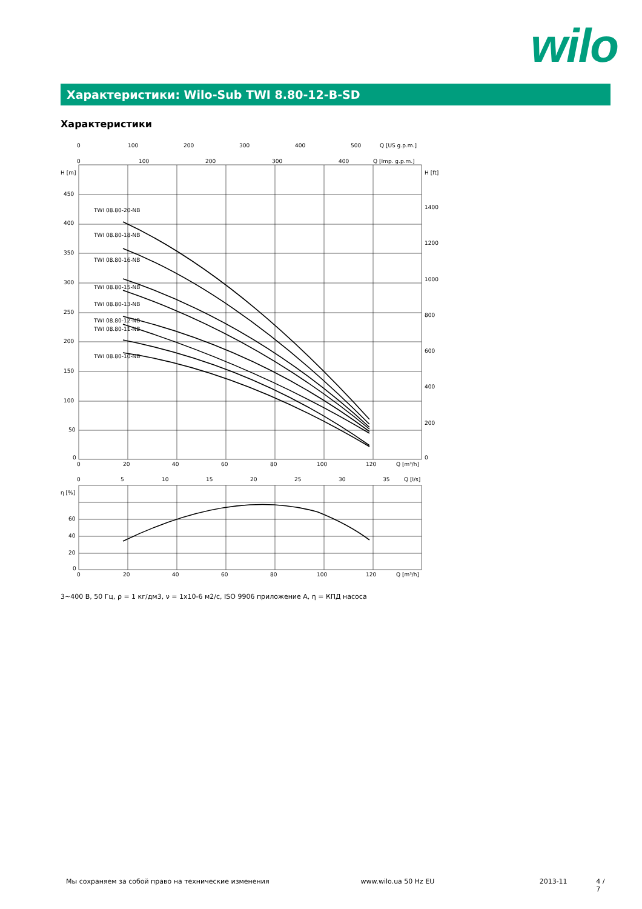wilo
Характеристики: Wilo-Sub TWI 8.80-12-B-SD
Характеристики
TWI 08.80-20-NB
TWI 08.80-18-NB
TWI 08.80-16-NB
TWI 08.80-15-NB
TWI 08.80-13-NB
TWI 08.80-12-NB
TWI 08.80-11-NB
TWI 08.80-10-NB
H [m]
450
400
350
300
250
200
150
100
50
0
H [ft]
1400
1200
1000
800
600
400
200
0
0
100
200
300
400
500
Q [US g.p.m.]
0
100
200
300
400
Q [Imp. g.p.m.]
0
20
40
60
80
100
120
Q [m³/h]
0
5
10
15
20
25
30
35
Q [l/s]
η [%]
60
40
20
0
0
20
40
60
80
100
120
Q [m³/h]
3~400 В, 50 Гц, ρ = 1 кг/дм3, ν = 1x10-6 м2/с, ISO 9906 приложение A, η = КПД насоса
Мы сохраняем за собой право на технические изменения www.wilo.ua 50 Hz EU 2013-11 4 / 7